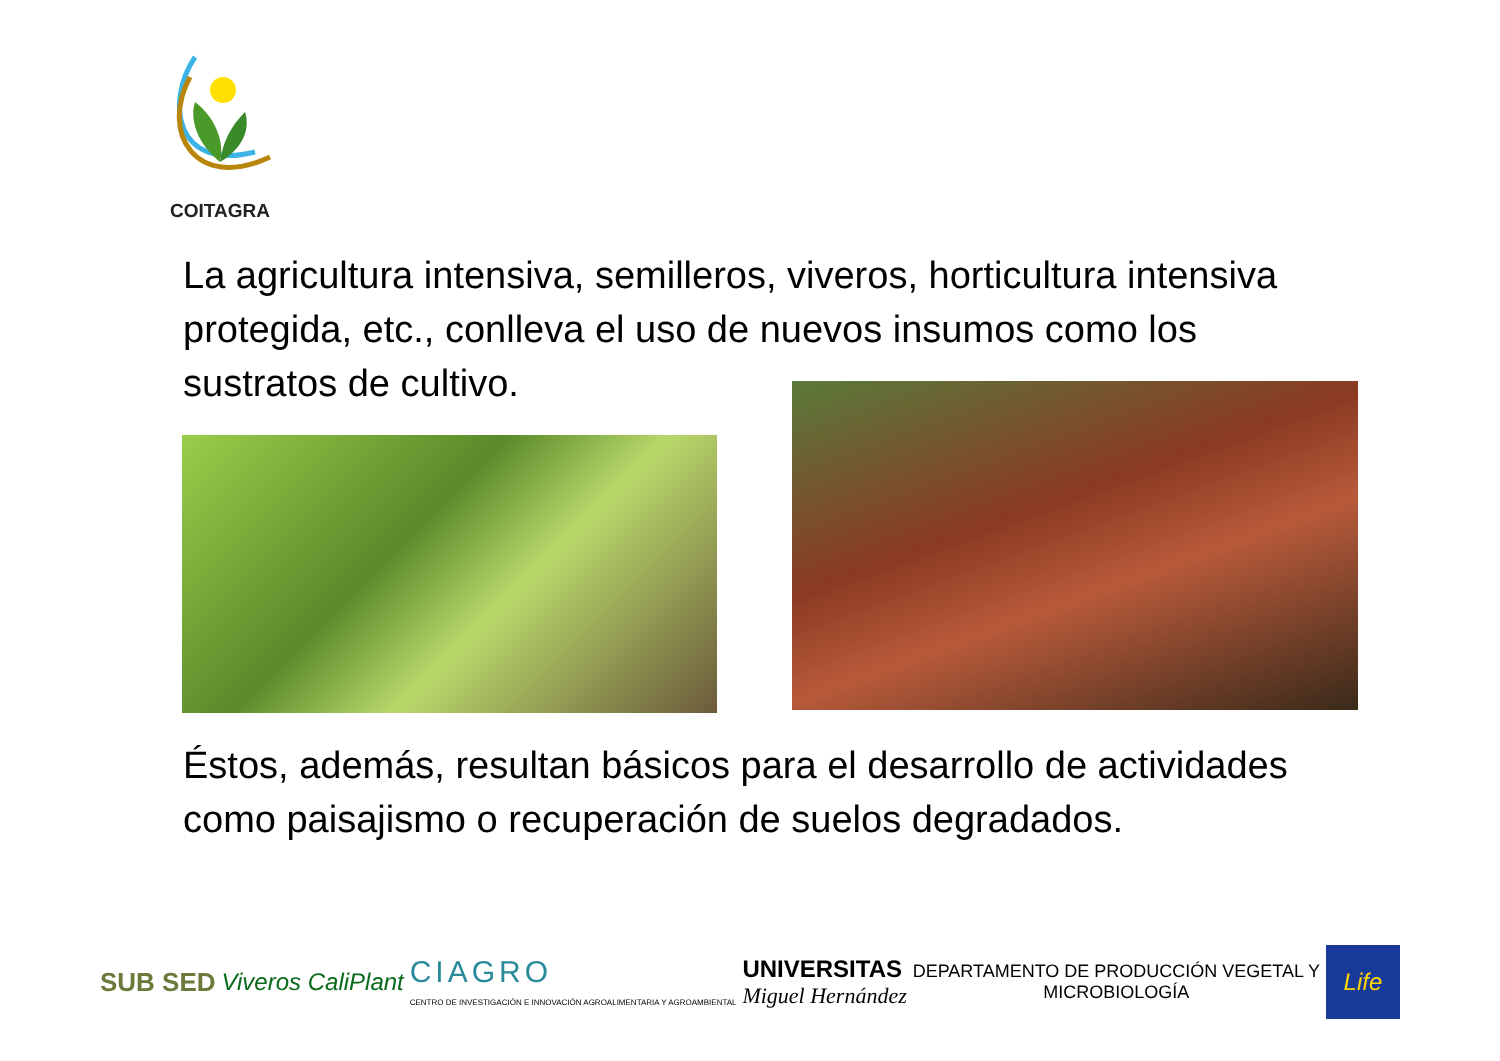COITAGRA
La agricultura intensiva, semilleros, viveros, horticultura intensiva protegida, etc., conlleva el uso de nuevos insumos como los sustratos de cultivo.
Éstos, además, resultan básicos para el desarrollo de actividades como paisajismo o recuperación de suelos degradados.
SUB SED Viveros CaliPlant
CIAGRO
CENTRO DE INVESTIGACIÓN E INNOVACIÓN AGROALIMENTARIA Y AGROAMBIENTAL
UNIVERSITAS
Miguel Hernández
DEPARTAMENTO DE PRODUCCIÓN VEGETAL Y
MICROBIOLOGÍA
Life